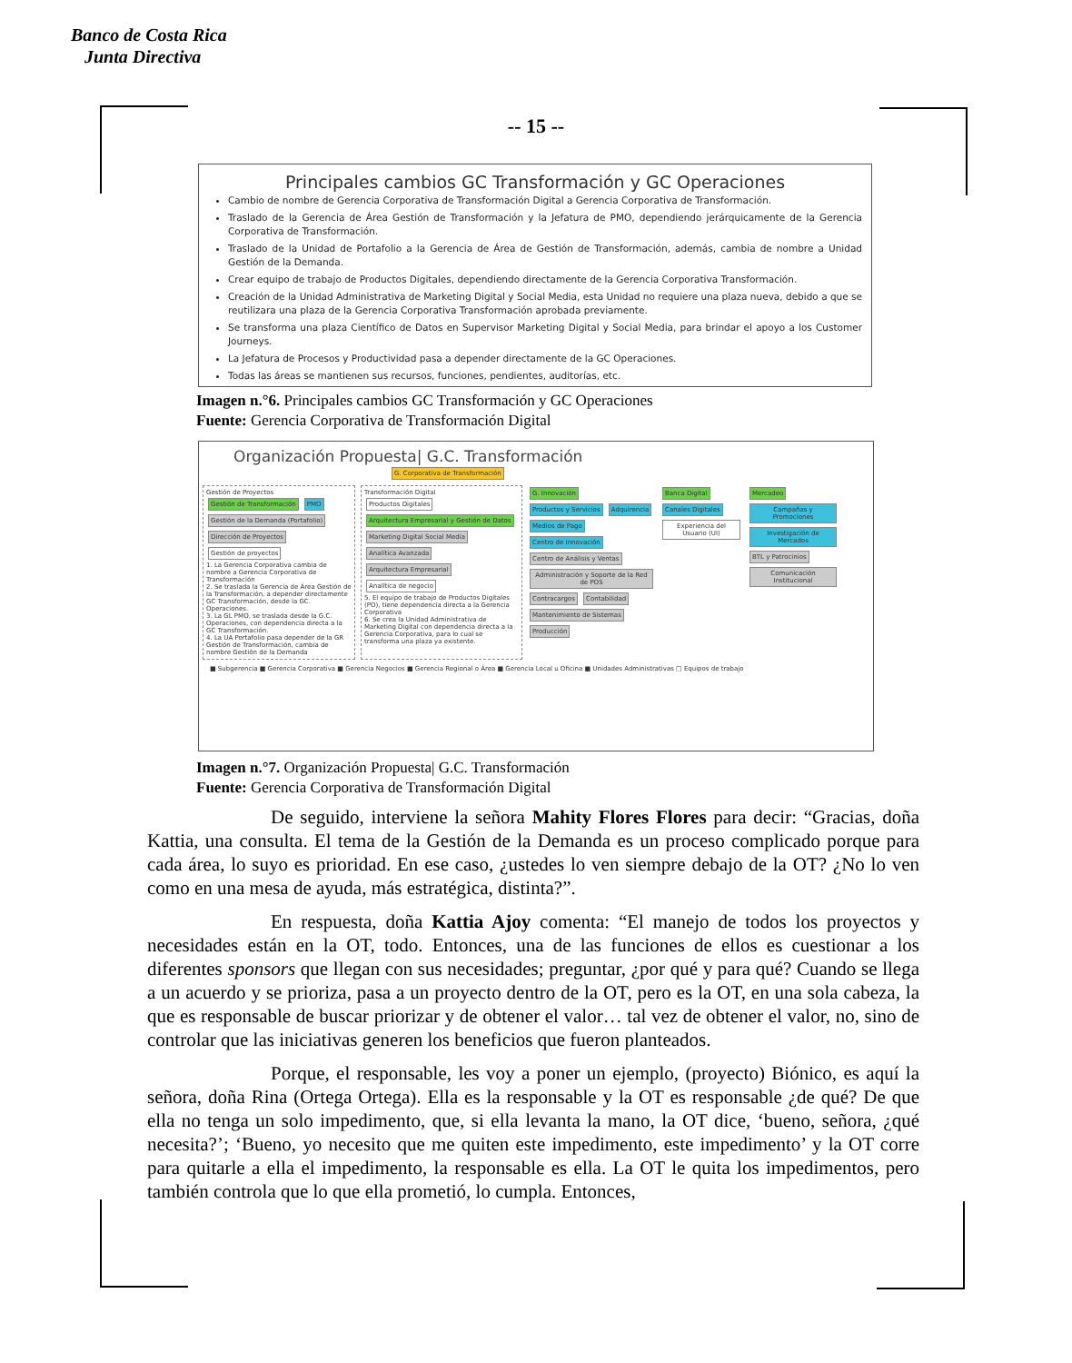Banco de Costa Rica
Junta Directiva
-- 15 --
Principales cambios GC Transformación y GC Operaciones
Cambio de nombre de Gerencia Corporativa de Transformación Digital a Gerencia Corporativa de Transformación.
Traslado de la Gerencia de Área Gestión de Transformación y la Jefatura de PMO, dependiendo jerárquicamente de la Gerencia Corporativa de Transformación.
Traslado de la Unidad de Portafolio a la Gerencia de Área de Gestión de Transformación, además, cambia de nombre a Unidad Gestión de la Demanda.
Crear equipo de trabajo de Productos Digitales, dependiendo directamente de la Gerencia Corporativa Transformación.
Creación de la Unidad Administrativa de Marketing Digital y Social Media, esta Unidad no requiere una plaza nueva, debido a que se reutilizara una plaza de la Gerencia Corporativa Transformación aprobada previamente.
Se transforma una plaza Científico de Datos en Supervisor Marketing Digital y Social Media, para brindar el apoyo a los Customer Journeys.
La Jefatura de Procesos y Productividad pasa a depender directamente de la GC Operaciones.
Todas las áreas se mantienen sus recursos, funciones, pendientes, auditorías, etc.
Imagen n.°6. Principales cambios GC Transformación y GC Operaciones
Fuente: Gerencia Corporativa de Transformación Digital
Organización Propuesta| G.C. Transformación
G. Corporativa de Transformación
Gestión de Proyectos
Gestión de Transformación PMO
Gestión de la Demanda (Portafolio) Dirección de Proyectos
Gestión de proyectos
1. La Gerencia Corporativa cambia de nombre a Gerencia Corporativa de Transformación
2. Se traslada la Gerencia de Área Gestión de la Transformación, a depender directamente GC Transformación, desde la GC. Operaciones.
3. La GL PMO, se traslada desde la G.C. Operaciones, con dependencia directa a la GC Transformación.
4. La UA Portafolio pasa depender de la GR Gestión de Transformación, cambia de nombre Gestión de la Demanda
Transformación Digital
Productos Digitales Arquitectura Empresarial y Gestión de Datos Marketing Digital Social Media
Analítica Avanzada Arquitectura Empresarial Analítica de negocio
5. El equipo de trabajo de Productos Digitales (PO), tiene dependencia directa a la Gerencia Corporativa
6. Se crea la Unidad Administrativa de Marketing Digital con dependencia directa a la Gerencia Corporativa, para lo cual se transforma una plaza ya existente.
G. Innovación
Productos y Servicios Adquirencia Medios de Pago Centro de Innovación Centro de Análisis y Ventas
Administración y Soporte de la Red de POS Contracargos Contabilidad Mantenimiento de Sistemas Producción
Banca Digital
Canales Digitales
Experiencia del Usuario (UI)
Mercadeo
Campañas y Promociones
Investigación de Mercados
BTL y Patrocinios
Comunicación Institucional
■ Subgerencia ■ Gerencia Corporativa ■ Gerencia Negocios ■ Gerencia Regional o Área ■ Gerencia Local u Oficina ■ Unidades Administrativas □ Equipos de trabajo
Imagen n.°7. Organización Propuesta| G.C. Transformación
Fuente: Gerencia Corporativa de Transformación Digital
De seguido, interviene la señora Mahity Flores Flores para decir: “Gracias, doña Kattia, una consulta. El tema de la Gestión de la Demanda es un proceso complicado porque para cada área, lo suyo es prioridad. En ese caso, ¿ustedes lo ven siempre debajo de la OT? ¿No lo ven como en una mesa de ayuda, más estratégica, distinta?”.
En respuesta, doña Kattia Ajoy comenta: “El manejo de todos los proyectos y necesidades están en la OT, todo. Entonces, una de las funciones de ellos es cuestionar a los diferentes sponsors que llegan con sus necesidades; preguntar, ¿por qué y para qué? Cuando se llega a un acuerdo y se prioriza, pasa a un proyecto dentro de la OT, pero es la OT, en una sola cabeza, la que es responsable de buscar priorizar y de obtener el valor… tal vez de obtener el valor, no, sino de controlar que las iniciativas generen los beneficios que fueron planteados.
Porque, el responsable, les voy a poner un ejemplo, (proyecto) Biónico, es aquí la señora, doña Rina (Ortega Ortega). Ella es la responsable y la OT es responsable ¿de qué? De que ella no tenga un solo impedimento, que, si ella levanta la mano, la OT dice, ‘bueno, señora, ¿qué necesita?’; ‘Bueno, yo necesito que me quiten este impedimento, este impedimento’ y la OT corre para quitarle a ella el impedimento, la responsable es ella. La OT le quita los impedimentos, pero también controla que lo que ella prometió, lo cumpla. Entonces,